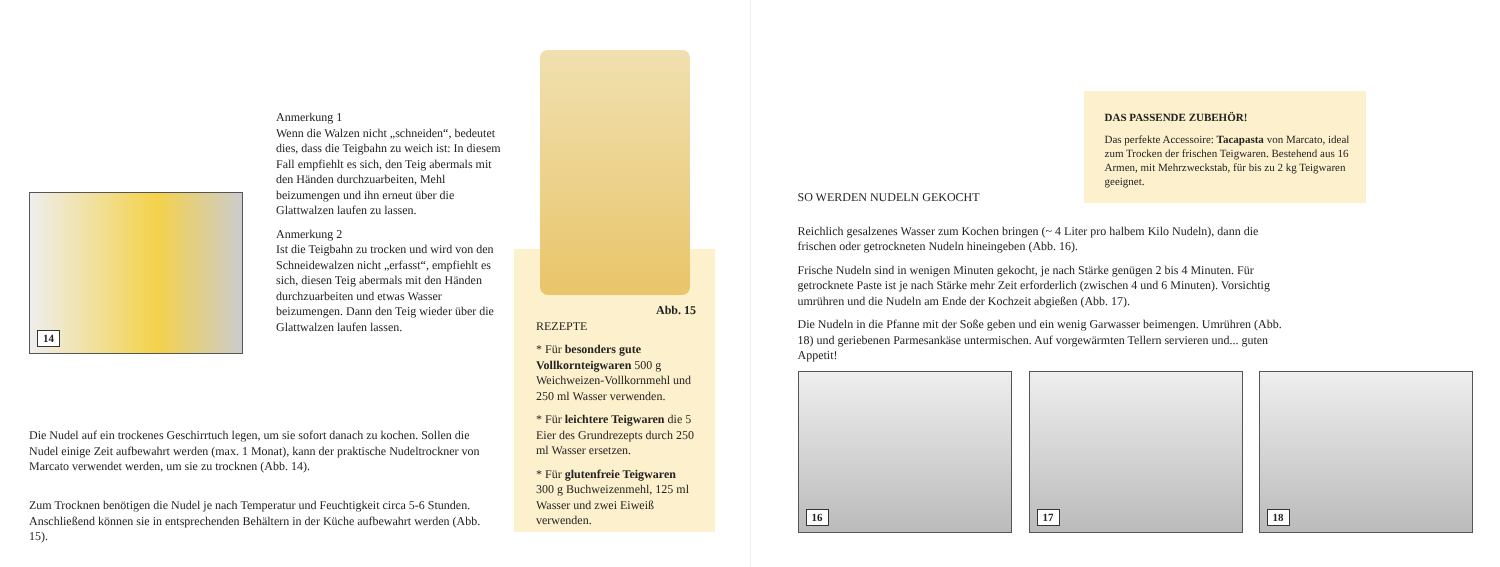14
Anmerkung 1
Wenn die Walzen nicht „schneiden“, bedeutet dies, dass die Teigbahn zu weich ist: In diesem Fall empfiehlt es sich, den Teig abermals mit den Händen durchzuarbeiten, Mehl beizumengen und ihn erneut über die Glattwalzen laufen zu lassen.
Anmerkung 2
Ist die Teigbahn zu trocken und wird von den Schneidewalzen nicht „erfasst“, empfiehlt es sich, diesen Teig abermals mit den Händen durchzuarbeiten und etwas Wasser beizumengen. Dann den Teig wieder über die Glattwalzen laufen lassen.
Abb. 15
REZEPTE
* Für besonders gute Vollkornteigwaren 500 g Weichweizen-Vollkornmehl und 250 ml Wasser verwenden.
* Für leichtere Teigwaren die 5 Eier des Grundrezepts durch 250 ml Wasser ersetzen.
* Für glutenfreie Teigwaren 300 g Buchweizenmehl, 125 ml Wasser und zwei Eiweiß verwenden.
Die Nudel auf ein trockenes Geschirrtuch legen, um sie sofort danach zu kochen. Sollen die Nudel einige Zeit aufbewahrt werden (max. 1 Monat), kann der praktische Nudeltrockner von Marcato verwendet werden, um sie zu trocknen (Abb. 14).
Zum Trocknen benötigen die Nudel je nach Temperatur und Feuchtigkeit circa 5-6 Stunden. Anschließend können sie in entsprechenden Behältern in der Küche aufbewahrt werden (Abb. 15).
DAS PASSENDE ZUBEHÖR!
Das perfekte Accessoire: Tacapasta von Marcato, ideal zum Trocken der frischen Teigwaren. Bestehend aus 16 Armen, mit Mehrzweckstab, für bis zu 2 kg Teigwaren geeignet.
SO WERDEN NUDELN GEKOCHT
Reichlich gesalzenes Wasser zum Kochen bringen (~ 4 Liter pro halbem Kilo Nudeln), dann die frischen oder getrockneten Nudeln hineingeben (Abb. 16).
Frische Nudeln sind in wenigen Minuten gekocht, je nach Stärke genügen 2 bis 4 Minuten. Für getrocknete Paste ist je nach Stärke mehr Zeit erforderlich (zwischen 4 und 6 Minuten). Vorsichtig umrühren und die Nudeln am Ende der Kochzeit abgießen (Abb. 17).
Die Nudeln in die Pfanne mit der Soße geben und ein wenig Garwasser beimengen. Umrühren (Abb. 18) und geriebenen Parmesankäse untermischen. Auf vorgewärmten Tellern servieren und... guten Appetit!
16 17 18